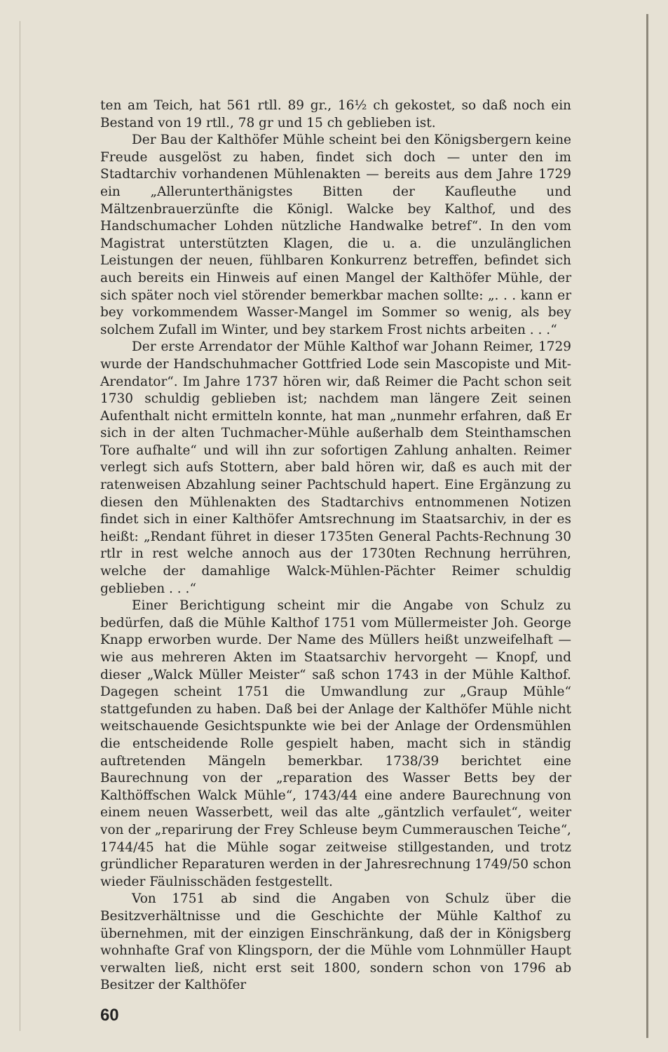ten am Teich, hat 561 rtll. 89 gr., 16½ ch gekostet, so daß noch ein Bestand von 19 rtll., 78 gr und 15 ch geblieben ist.
Der Bau der Kalthöfer Mühle scheint bei den Königsbergern keine Freude ausgelöst zu haben, findet sich doch — unter den im Stadtarchiv vorhandenen Mühlenakten — bereits aus dem Jahre 1729 ein „Allerunterthänigstes Bitten der Kaufleuthe und Mältzenbrauerzünfte die Königl. Walcke bey Kalthof, und des Handschumacher Lohden nützliche Handwalke betref“. In den vom Magistrat unterstützten Klagen, die u. a. die unzulänglichen Leistungen der neuen, fühlbaren Konkurrenz betreffen, befindet sich auch bereits ein Hinweis auf einen Mangel der Kalthöfer Mühle, der sich später noch viel störender bemerkbar machen sollte: „. . . kann er bey vorkommendem Wasser-Mangel im Sommer so wenig, als bey solchem Zufall im Winter, und bey starkem Frost nichts arbeiten . . .“
Der erste Arrendator der Mühle Kalthof war Johann Reimer, 1729 wurde der Handschuhmacher Gottfried Lode sein Mascopiste und Mit-Arendator“. Im Jahre 1737 hören wir, daß Reimer die Pacht schon seit 1730 schuldig geblieben ist; nachdem man längere Zeit seinen Aufenthalt nicht ermitteln konnte, hat man „nunmehr erfahren, daß Er sich in der alten Tuchmacher-Mühle außerhalb dem Steinthamschen Tore aufhalte“ und will ihn zur sofortigen Zahlung anhalten. Reimer verlegt sich aufs Stottern, aber bald hören wir, daß es auch mit der ratenweisen Abzahlung seiner Pachtschuld hapert. Eine Ergänzung zu diesen den Mühlenakten des Stadtarchivs entnommenen Notizen findet sich in einer Kalthöfer Amtsrechnung im Staatsarchiv, in der es heißt: „Rendant führet in dieser 1735ten General Pachts-Rechnung 30 rtlr in rest welche annoch aus der 1730ten Rechnung herrühren, welche der damahlige Walck-Mühlen-Pächter Reimer schuldig geblieben . . .“
Einer Berichtigung scheint mir die Angabe von Schulz zu bedürfen, daß die Mühle Kalthof 1751 vom Müllermeister Joh. George Knapp erworben wurde. Der Name des Müllers heißt unzweifelhaft — wie aus mehreren Akten im Staatsarchiv hervorgeht — Knopf, und dieser „Walck Müller Meister“ saß schon 1743 in der Mühle Kalthof. Dagegen scheint 1751 die Umwandlung zur „Graup Mühle“ stattgefunden zu haben. Daß bei der Anlage der Kalthöfer Mühle nicht weitschauende Gesichtspunkte wie bei der Anlage der Ordensmühlen die entscheidende Rolle gespielt haben, macht sich in ständig auftretenden Mängeln bemerkbar. 1738/39 berichtet eine Baurechnung von der „reparation des Wasser Betts bey der Kalthöffschen Walck Mühle“, 1743/44 eine andere Baurechnung von einem neuen Wasserbett, weil das alte „gäntzlich verfaulet“, weiter von der „reparirung der Frey Schleuse beym Cummerauschen Teiche“, 1744/45 hat die Mühle sogar zeitweise stillgestanden, und trotz gründlicher Reparaturen werden in der Jahresrechnung 1749/50 schon wieder Fäulnisschäden festgestellt.
Von 1751 ab sind die Angaben von Schulz über die Besitzverhältnisse und die Geschichte der Mühle Kalthof zu übernehmen, mit der einzigen Einschränkung, daß der in Königsberg wohnhafte Graf von Klingsporn, der die Mühle vom Lohnmüller Haupt verwalten ließ, nicht erst seit 1800, sondern schon von 1796 ab Besitzer der Kalthöfer
60